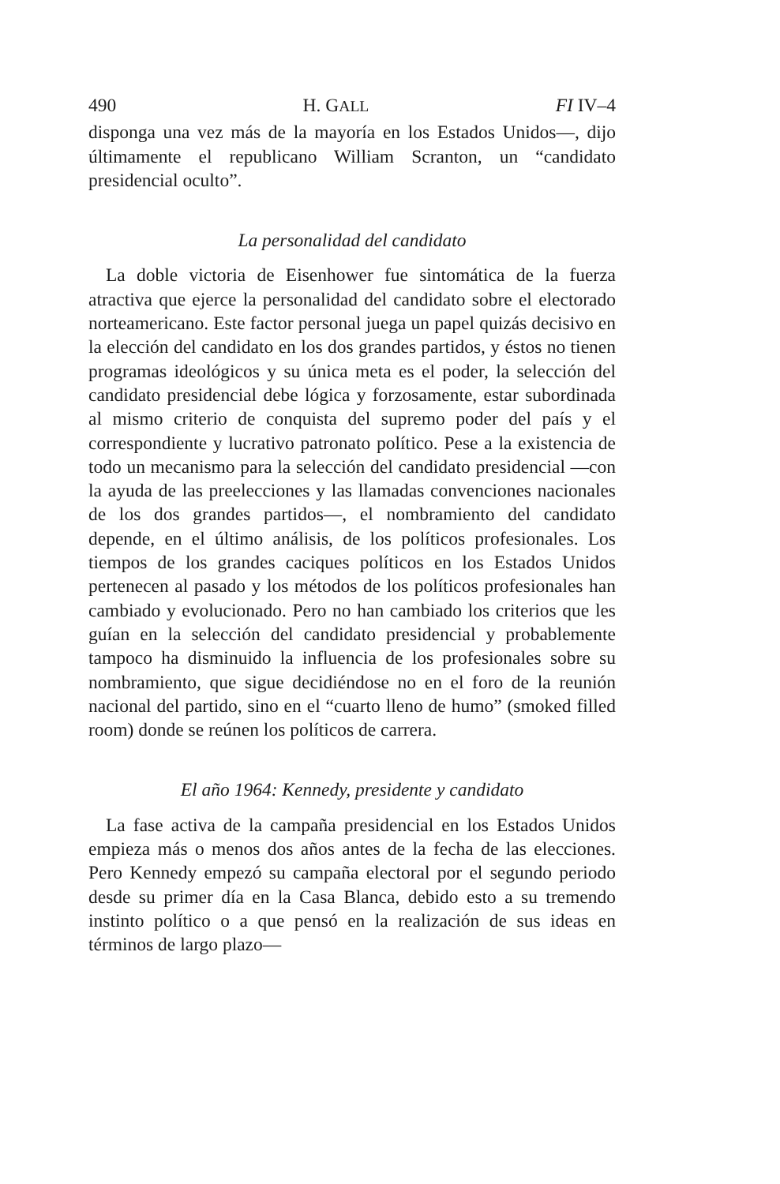490 H. GALL FI IV–4
disponga una vez más de la mayoría en los Estados Unidos—, dijo últimamente el republicano William Scranton, un “candidato presidencial oculto”.
La personalidad del candidato
La doble victoria de Eisenhower fue sintomática de la fuerza atractiva que ejerce la personalidad del candidato sobre el electorado norteamericano. Este factor personal juega un papel quizás decisivo en la elección del candidato en los dos grandes partidos, y éstos no tienen programas ideológicos y su única meta es el poder, la selección del candidato presidencial debe lógica y forzosamente, estar subordinada al mismo criterio de conquista del supremo poder del país y el correspondiente y lucrativo patronato político. Pese a la existencia de todo un mecanismo para la selección del candidato presidencial —con la ayuda de las preelecciones y las llamadas convenciones nacionales de los dos grandes partidos—, el nombramiento del candidato depende, en el último análisis, de los políticos profesionales. Los tiempos de los grandes caciques políticos en los Estados Unidos pertenecen al pasado y los métodos de los políticos profesionales han cambiado y evolucionado. Pero no han cambiado los criterios que les guían en la selección del candidato presidencial y probablemente tampoco ha disminuido la influencia de los profesionales sobre su nombramiento, que sigue decidiéndose no en el foro de la reunión nacional del partido, sino en el “cuarto lleno de humo” (smoked filled room) donde se reúnen los políticos de carrera.
El año 1964: Kennedy, presidente y candidato
La fase activa de la campaña presidencial en los Estados Unidos empieza más o menos dos años antes de la fecha de las elecciones. Pero Kennedy empezó su campaña electoral por el segundo periodo desde su primer día en la Casa Blanca, debido esto a su tremendo instinto político o a que pensó en la realización de sus ideas en términos de largo plazo—